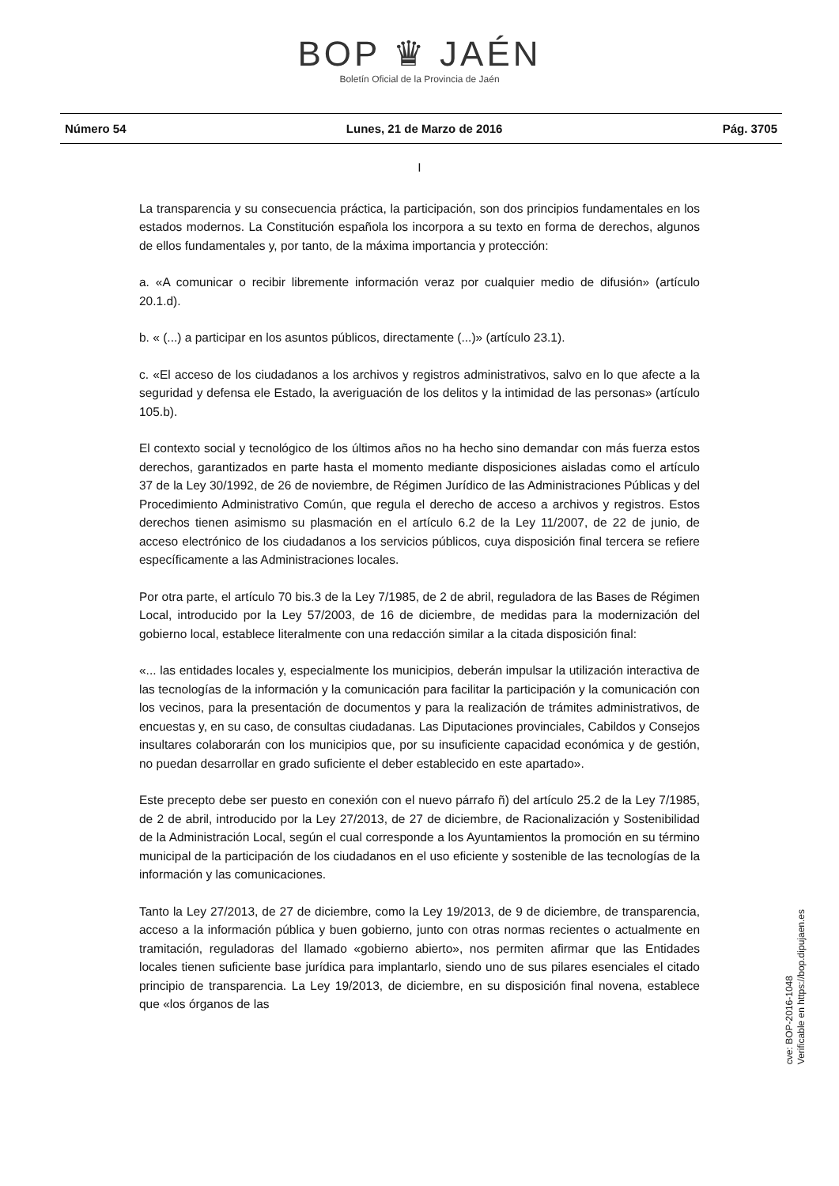BOP ♛ JAÉN
Boletín Oficial de la Provincia de Jaén
Número 54 Lunes, 21 de Marzo de 2016 Pág. 3705
I
La transparencia y su consecuencia práctica, la participación, son dos principios fundamentales en los estados modernos. La Constitución española los incorpora a su texto en forma de derechos, algunos de ellos fundamentales y, por tanto, de la máxima importancia y protección:
a. «A comunicar o recibir libremente información veraz por cualquier medio de difusión» (artículo 20.1.d).
b. « (...) a participar en los asuntos públicos, directamente (...)» (artículo 23.1).
c. «El acceso de los ciudadanos a los archivos y registros administrativos, salvo en lo que afecte a la seguridad y defensa ele Estado, la averiguación de los delitos y la intimidad de las personas» (artículo 105.b).
El contexto social y tecnológico de los últimos años no ha hecho sino demandar con más fuerza estos derechos, garantizados en parte hasta el momento mediante disposiciones aisladas como el artículo 37 de la Ley 30/1992, de 26 de noviembre, de Régimen Jurídico de las Administraciones Públicas y del Procedimiento Administrativo Común, que regula el derecho de acceso a archivos y registros. Estos derechos tienen asimismo su plasmación en el artículo 6.2 de la Ley 11/2007, de 22 de junio, de acceso electrónico de los ciudadanos a los servicios públicos, cuya disposición final tercera se refiere específicamente a las Administraciones locales.
Por otra parte, el artículo 70 bis.3 de la Ley 7/1985, de 2 de abril, reguladora de las Bases de Régimen Local, introducido por la Ley 57/2003, de 16 de diciembre, de medidas para la modernización del gobierno local, establece literalmente con una redacción similar a la citada disposición final:
«... las entidades locales y, especialmente los municipios, deberán impulsar la utilización interactiva de las tecnologías de la información y la comunicación para facilitar la participación y la comunicación con los vecinos, para la presentación de documentos y para la realización de trámites administrativos, de encuestas y, en su caso, de consultas ciudadanas. Las Diputaciones provinciales, Cabildos y Consejos insultares colaborarán con los municipios que, por su insuficiente capacidad económica y de gestión, no puedan desarrollar en grado suficiente el deber establecido en este apartado».
Este precepto debe ser puesto en conexión con el nuevo párrafo ñ) del artículo 25.2 de la Ley 7/1985, de 2 de abril, introducido por la Ley 27/2013, de 27 de diciembre, de Racionalización y Sostenibilidad de la Administración Local, según el cual corresponde a los Ayuntamientos la promoción en su término municipal de la participación de los ciudadanos en el uso eficiente y sostenible de las tecnologías de la información y las comunicaciones.
Tanto la Ley 27/2013, de 27 de diciembre, como la Ley 19/2013, de 9 de diciembre, de transparencia, acceso a la información pública y buen gobierno, junto con otras normas recientes o actualmente en tramitación, reguladoras del llamado «gobierno abierto», nos permiten afirmar que las Entidades locales tienen suficiente base jurídica para implantarlo, siendo uno de sus pilares esenciales el citado principio de transparencia. La Ley 19/2013, de diciembre, en su disposición final novena, establece que «los órganos de las
cve: BOP-2016-1048
Verificable en https://bop.dipujaen.es